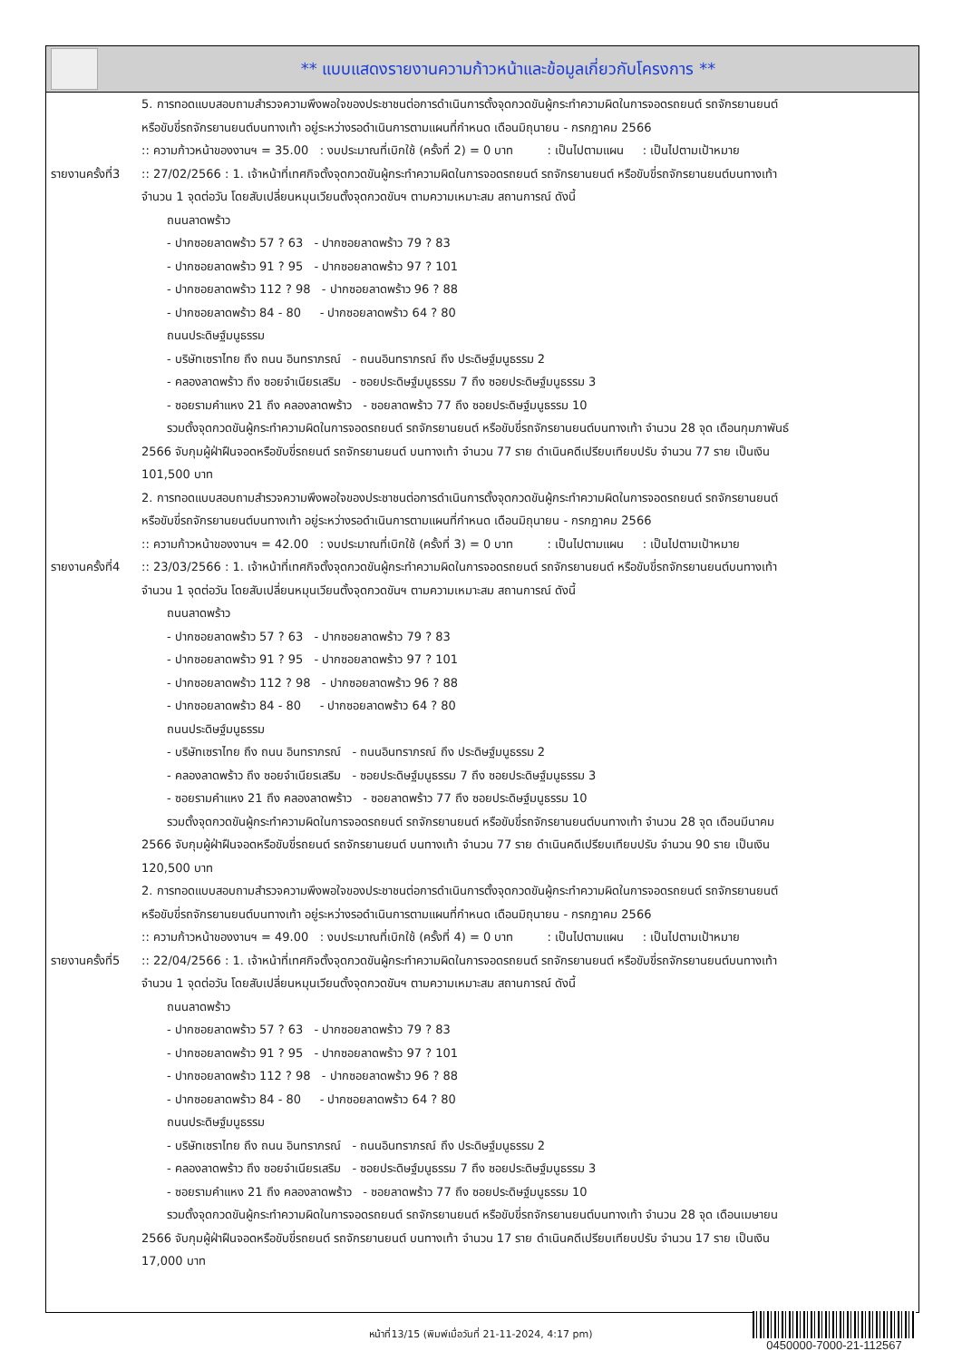** แบบแสดงรายงานความก้าวหน้าและข้อมูลเกี่ยวกับโครงการ **
5. การทอดแบบสอบถามสำรวจความพึงพอใจของประชาชนต่อการดำเนินการตั้งจุดกวดขันผู้กระทำความผิดในการจอดรถยนต์ รถจักรยานยนต์
หรือขับขี่รถจักรยานยนต์บนทางเท้า อยู่ระหว่างรอดำเนินการตามแผนที่กำหนด เดือนมิถุนายน - กรกฎาคม 2566
:: ความก้าวหน้าของงานฯ = 35.00 : งบประมาณที่เบิกใช้ (ครั้งที่ 2) = 0 บาท : เป็นไปตามแผน : เป็นไปตามเป้าหมาย
รายงานครั้งที่3
:: 27/02/2566 : 1. เจ้าหน้าที่เทศกิจตั้งจุดกวดขันผู้กระทำความผิดในการจอดรถยนต์ รถจักรยานยนต์ หรือขับขี่รถจักรยานยนต์บนทางเท้า
จำนวน 1 จุดต่อวัน โดยสับเปลี่ยนหมุนเวียนตั้งจุดกวดขันฯ ตามความเหมาะสม สถานการณ์ ดังนี้
ถนนลาดพร้าว
- ปากซอยลาดพร้าว 57 ? 63 - ปากซอยลาดพร้าว 79 ? 83
- ปากซอยลาดพร้าว 91 ? 95 - ปากซอยลาดพร้าว 97 ? 101
- ปากซอยลาดพร้าว 112 ? 98 - ปากซอยลาดพร้าว 96 ? 88
- ปากซอยลาดพร้าว 84 - 80 - ปากซอยลาดพร้าว 64 ? 80
ถนนประดิษฐ์มนูธรรม
- บริษัทเซราไทย ถึง ถนน อินทราภรณ์ - ถนนอินทราภรณ์ ถึง ประดิษฐ์มนูธรรม 2
- คลองลาดพร้าว ถึง ซอยจำเนียรเสริม - ซอยประดิษฐ์มนูธรรม 7 ถึง ซอยประดิษฐ์มนูธรรม 3
- ซอยรามคำแหง 21 ถึง คลองลาดพร้าว - ซอยลาดพร้าว 77 ถึง ซอยประดิษฐ์มนูธรรม 10
รวมตั้งจุดกวดขันผู้กระทำความผิดในการจอดรถยนต์ รถจักรยานยนต์ หรือขับขี่รถจักรยานยนต์บนทางเท้า จำนวน 28 จุด เดือนกุมภาพันธ์
2566 จับกุมผู้ฝ่าฝืนจอดหรือขับขี่รถยนต์ รถจักรยานยนต์ บนทางเท้า จำนวน 77 ราย ดำเนินคดีเปรียบเทียบปรับ จำนวน 77 ราย เป็นเงิน
101,500 บาท
2. การทอดแบบสอบถามสำรวจความพึงพอใจของประชาชนต่อการดำเนินการตั้งจุดกวดขันผู้กระทำความผิดในการจอดรถยนต์ รถจักรยานยนต์
หรือขับขี่รถจักรยานยนต์บนทางเท้า อยู่ระหว่างรอดำเนินการตามแผนที่กำหนด เดือนมิถุนายน - กรกฎาคม 2566
:: ความก้าวหน้าของงานฯ = 42.00 : งบประมาณที่เบิกใช้ (ครั้งที่ 3) = 0 บาท : เป็นไปตามแผน : เป็นไปตามเป้าหมาย
รายงานครั้งที่4
:: 23/03/2566 : 1. เจ้าหน้าที่เทศกิจตั้งจุดกวดขันผู้กระทำความผิดในการจอดรถยนต์ รถจักรยานยนต์ หรือขับขี่รถจักรยานยนต์บนทางเท้า
จำนวน 1 จุดต่อวัน โดยสับเปลี่ยนหมุนเวียนตั้งจุดกวดขันฯ ตามความเหมาะสม สถานการณ์ ดังนี้
ถนนลาดพร้าว
- ปากซอยลาดพร้าว 57 ? 63 - ปากซอยลาดพร้าว 79 ? 83
- ปากซอยลาดพร้าว 91 ? 95 - ปากซอยลาดพร้าว 97 ? 101
- ปากซอยลาดพร้าว 112 ? 98 - ปากซอยลาดพร้าว 96 ? 88
- ปากซอยลาดพร้าว 84 - 80 - ปากซอยลาดพร้าว 64 ? 80
ถนนประดิษฐ์มนูธรรม
- บริษัทเซราไทย ถึง ถนน อินทราภรณ์ - ถนนอินทราภรณ์ ถึง ประดิษฐ์มนูธรรม 2
- คลองลาดพร้าว ถึง ซอยจำเนียรเสริม - ซอยประดิษฐ์มนูธรรม 7 ถึง ซอยประดิษฐ์มนูธรรม 3
- ซอยรามคำแหง 21 ถึง คลองลาดพร้าว - ซอยลาดพร้าว 77 ถึง ซอยประดิษฐ์มนูธรรม 10
รวมตั้งจุดกวดขันผู้กระทำความผิดในการจอดรถยนต์ รถจักรยานยนต์ หรือขับขี่รถจักรยานยนต์บนทางเท้า จำนวน 28 จุด เดือนมีนาคม
2566 จับกุมผู้ฝ่าฝืนจอดหรือขับขี่รถยนต์ รถจักรยานยนต์ บนทางเท้า จำนวน 77 ราย ดำเนินคดีเปรียบเทียบปรับ จำนวน 90 ราย เป็นเงิน
120,500 บาท
2. การทอดแบบสอบถามสำรวจความพึงพอใจของประชาชนต่อการดำเนินการตั้งจุดกวดขันผู้กระทำความผิดในการจอดรถยนต์ รถจักรยานยนต์
หรือขับขี่รถจักรยานยนต์บนทางเท้า อยู่ระหว่างรอดำเนินการตามแผนที่กำหนด เดือนมิถุนายน - กรกฎาคม 2566
:: ความก้าวหน้าของงานฯ = 49.00 : งบประมาณที่เบิกใช้ (ครั้งที่ 4) = 0 บาท : เป็นไปตามแผน : เป็นไปตามเป้าหมาย
รายงานครั้งที่5
:: 22/04/2566 : 1. เจ้าหน้าที่เทศกิจตั้งจุดกวดขันผู้กระทำความผิดในการจอดรถยนต์ รถจักรยานยนต์ หรือขับขี่รถจักรยานยนต์บนทางเท้า
จำนวน 1 จุดต่อวัน โดยสับเปลี่ยนหมุนเวียนตั้งจุดกวดขันฯ ตามความเหมาะสม สถานการณ์ ดังนี้
ถนนลาดพร้าว
- ปากซอยลาดพร้าว 57 ? 63 - ปากซอยลาดพร้าว 79 ? 83
- ปากซอยลาดพร้าว 91 ? 95 - ปากซอยลาดพร้าว 97 ? 101
- ปากซอยลาดพร้าว 112 ? 98 - ปากซอยลาดพร้าว 96 ? 88
- ปากซอยลาดพร้าว 84 - 80 - ปากซอยลาดพร้าว 64 ? 80
ถนนประดิษฐ์มนูธรรม
- บริษัทเซราไทย ถึง ถนน อินทราภรณ์ - ถนนอินทราภรณ์ ถึง ประดิษฐ์มนูธรรม 2
- คลองลาดพร้าว ถึง ซอยจำเนียรเสริม - ซอยประดิษฐ์มนูธรรม 7 ถึง ซอยประดิษฐ์มนูธรรม 3
- ซอยรามคำแหง 21 ถึง คลองลาดพร้าว - ซอยลาดพร้าว 77 ถึง ซอยประดิษฐ์มนูธรรม 10
รวมตั้งจุดกวดขันผู้กระทำความผิดในการจอดรถยนต์ รถจักรยานยนต์ หรือขับขี่รถจักรยานยนต์บนทางเท้า จำนวน 28 จุด เดือนเมษายน
2566 จับกุมผู้ฝ่าฝืนจอดหรือขับขี่รถยนต์ รถจักรยานยนต์ บนทางเท้า จำนวน 17 ราย ดำเนินคดีเปรียบเทียบปรับ จำนวน 17 ราย เป็นเงิน
17,000 บาท
หน้าที่13/15 (พิมพ์เมื่อวันที่ 21-11-2024, 4:17 pm)
0450000-7000-21-112567